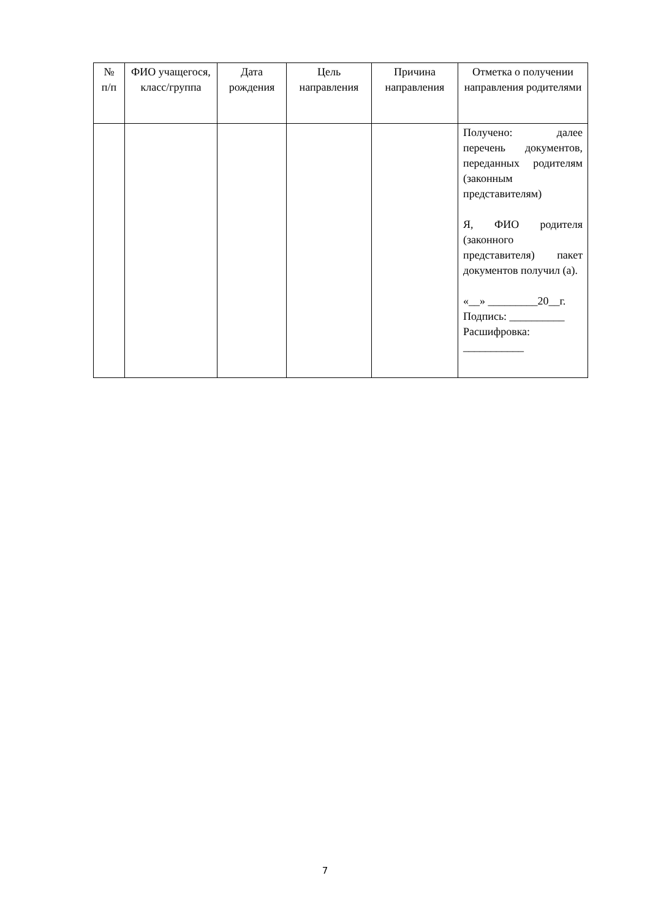| № п/п | ФИО учащегося, класс/группа | Дата рождения | Цель направления | Причина направления | Отметка о получении направления родителями |
| --- | --- | --- | --- | --- | --- |
| | | | | | Получено: далее перечень документов, переданных родителям (законным представителям) Я, ФИО родителя (законного представителя) пакет документов получил (а). «__» _________20__г. Подпись: __________ Расшифровка: ___________ |
7